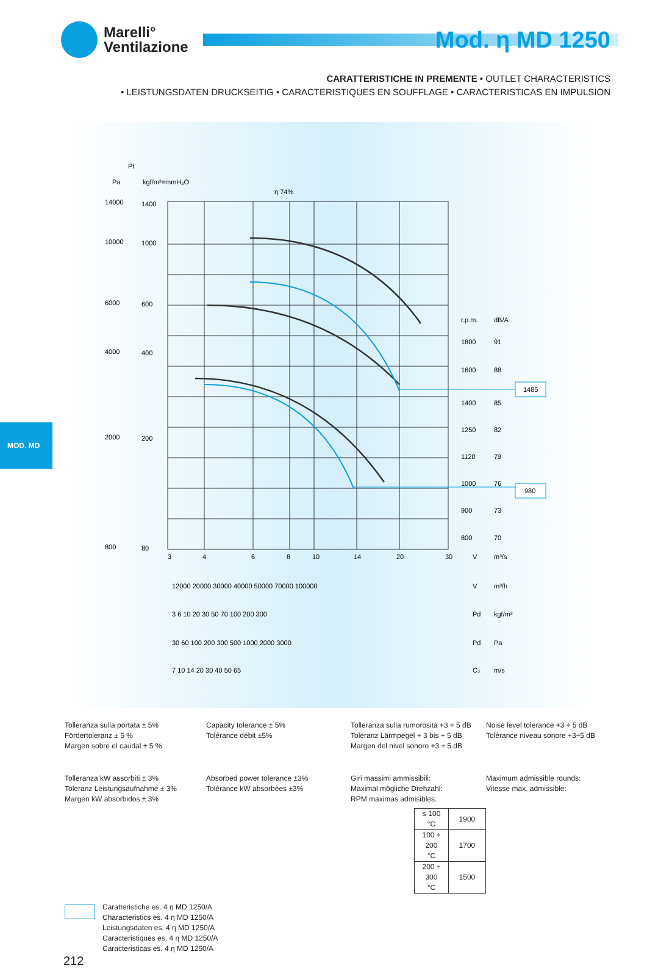Marelli°
Ventilazione
Mod. η MD 1250
CARATTERISTICHE IN PREMENTE • OUTLET CHARACTERISTICS
• LEISTUNGSDATEN DRUCKSEITIG • CARACTERISTIQUES EN SOUFFLAGE • CARACTERISTICAS EN IMPULSION
MOD. MD
Pt
Pa
kgf/m²=mmH₂O
η 74%
14000
10000
6000
4000
2000
800
1400
1000
600
400
200
80
r.p.m.
dB/A
1800
91
1600
88
1400
85
1250
82
1120
79
1000
76
900
73
800
70
1485
980
3
4
6
8
10
14
20
30
V
m³/s
12000 20000 30000 40000 50000 70000 100000
V
m³/h
3 6 10 20 30 50 70 100 200 300
Pd
kgf/m²
30 60 100 200 300 500 1000 2000 3000
Pd
Pa
7 10 14 20 30 40 50 65
C₂
m/s
Tolleranza sulla portata ± 5%
Fördertoleranz ± 5 %
Margen sobre el caudal ± 5 %
Capacity tolerance ± 5%
Tolèrance débit ±5%
Tolleranza sulla rumorosità +3 ÷ 5 dB
Toleranz Lärmpegel + 3 bis + 5 dB
Margen del nivel sonoro +3 ÷ 5 dB
Noise level tolerance +3 ÷ 5 dB
Tolèrance niveau sonore +3÷5 dB
Tolleranza kW assorbiti ± 3%
Toleranz Leistungsaufnahme ± 3%
Margen kW absorbidos ± 3%
Absorbed power tolerance ±3%
Tolèrance kW absorbèes ±3%
Giri massimi ammissibili:
Maximal mögliche Drehzahl:
RPM maximas admisibles:
| ≤ 100 °C | 1900 |
| 100 ÷ 200 °C | 1700 |
| 200 ÷ 300 °C | 1500 |
Maximum admissible rounds:
Vitesse max. admissible:
Caratteristiche es. 4 η MD 1250/A
Characteristics es. 4 η MD 1250/A
Leistungsdaten es. 4 η MD 1250/A
Caracteristiques es. 4 η MD 1250/A
Caracteristicas es. 4 η MD 1250/A
212